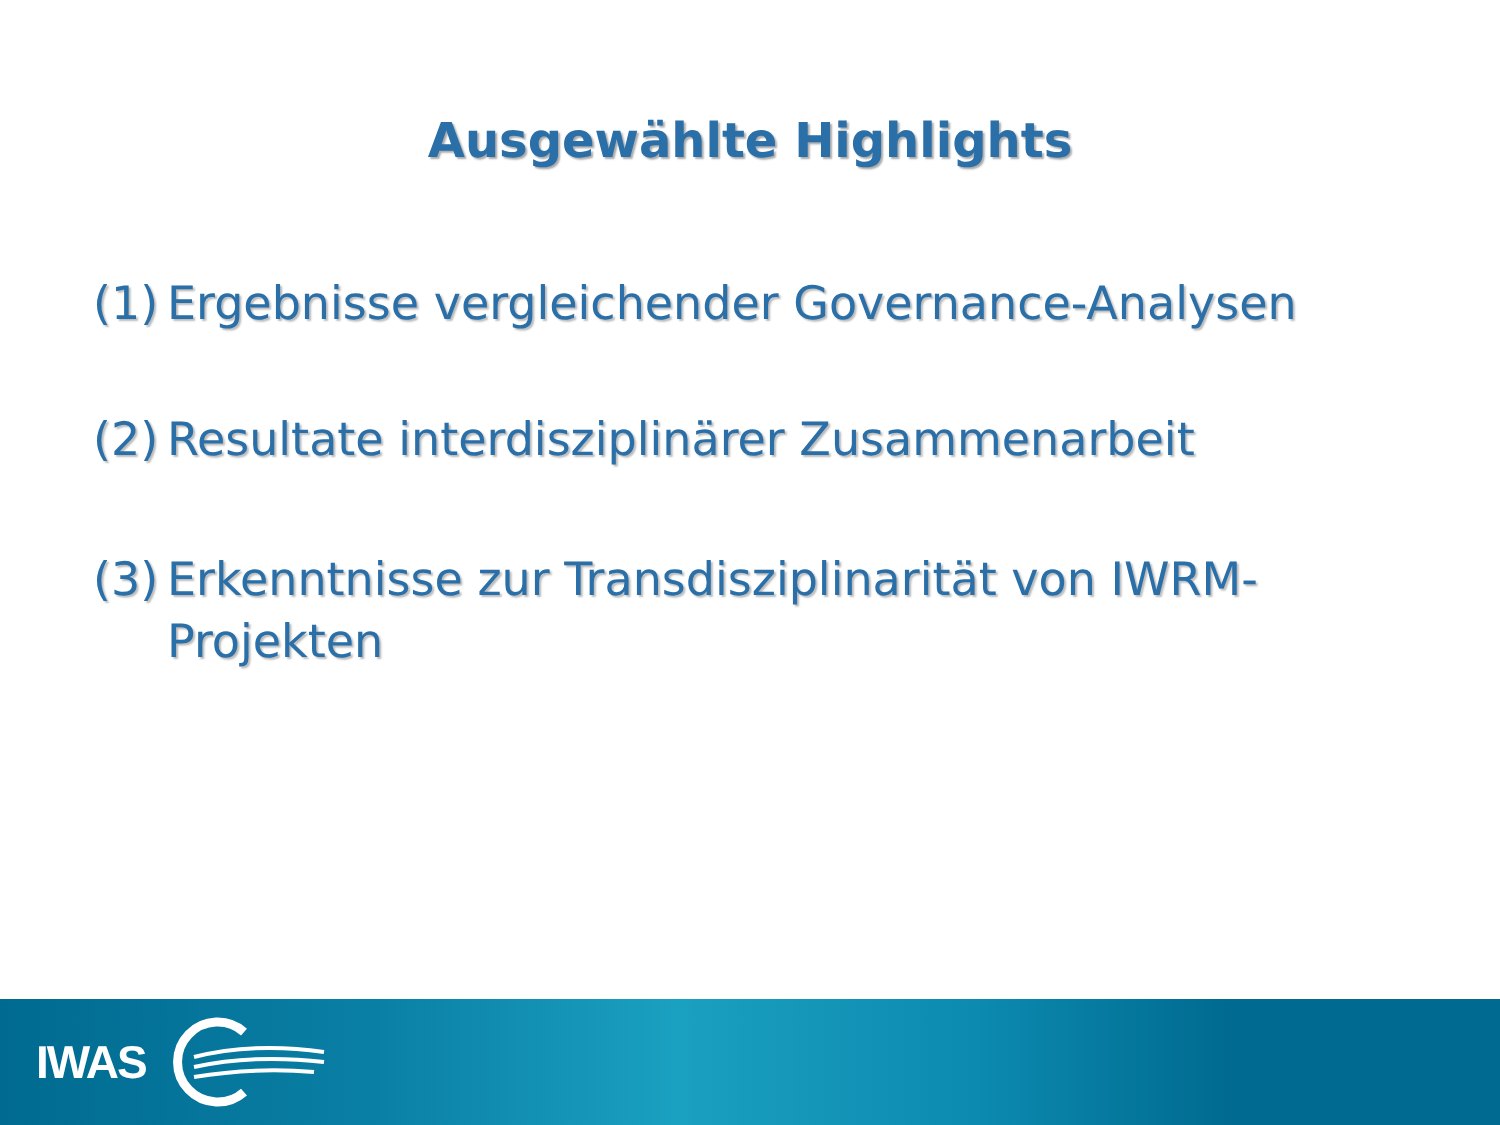Ausgewählte Highlights
(1) Ergebnisse vergleichender Governance-Analysen
(2) Resultate interdisziplinärer Zusammenarbeit
(3) Erkenntnisse zur Transdisziplinarität von IWRM-Projekten
IWAS